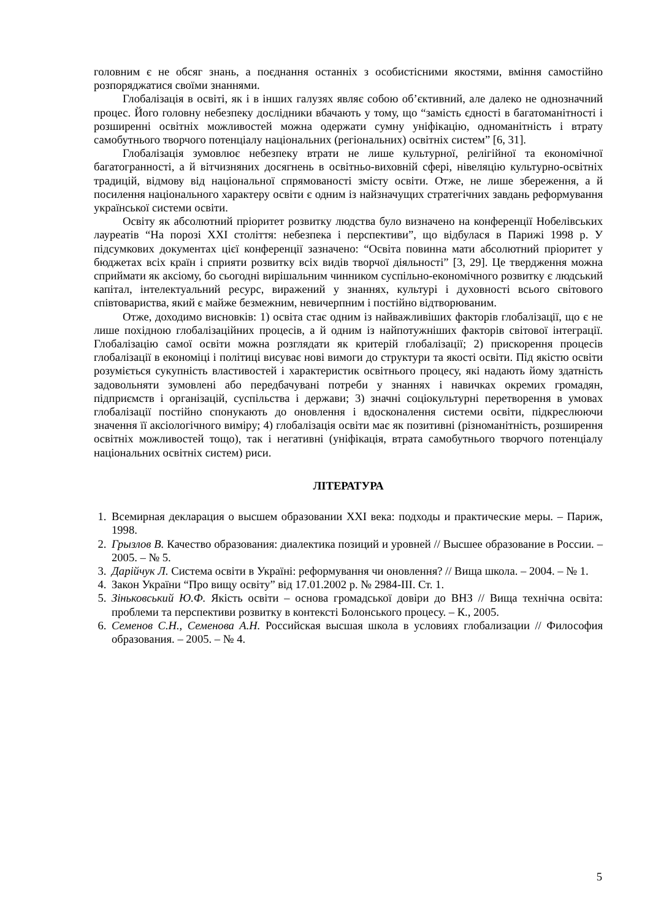головним є не обсяг знань, а поєднання останніх з особистісними якостями, вміння самостійно розпоряджатися своїми знаннями.
Глобалізація в освіті, як і в інших галузях являє собою об’єктивний, але далеко не однозначний процес. Його головну небезпеку дослідники вбачають у тому, що “замість єдності в багатоманітності і розширенні освітніх можливостей можна одержати сумну уніфікацію, одноманітність і втрату самобутнього творчого потенціалу національних (регіональних) освітніх систем” [6, 31].
Глобалізація зумовлює небезпеку втрати не лише культурної, релігійної та економічної багатогранності, а й вітчизняних досягнень в освітньо-виховній сфері, нівеляцію культурно-освітніх традицій, відмову від національної спрямованості змісту освіти. Отже, не лише збереження, а й посилення національного характеру освіти є одним із найзначущих стратегічних завдань реформування української системи освіти.
Освіту як абсолютний пріоритет розвитку людства було визначено на конференції Нобелівських лауреатів “На порозі XXI століття: небезпека і перспективи”, що відбулася в Парижі 1998 р. У підсумкових документах цієї конференції зазначено: “Освіта повинна мати абсолютний пріоритет у бюджетах всіх країн і сприяти розвитку всіх видів творчої діяльності” [3, 29]. Це твердження можна сприймати як аксіому, бо сьогодні вирішальним чинником суспільно-економічного розвитку є людський капітал, інтелектуальний ресурс, виражений у знаннях, культурі і духовності всього світового співтовариства, який є майже безмежним, невичерпним і постійно відтворюваним.
Отже, доходимо висновків: 1) освіта стає одним із найважливіших факторів глобалізації, що є не лише похідною глобалізаційних процесів, а й одним із найпотужніших факторів світової інтеграції. Глобалізацію самої освіти можна розглядати як критерій глобалізації; 2) прискорення процесів глобалізації в економіці і політиці висуває нові вимоги до структури та якості освіти. Під якістю освіти розуміється сукупність властивостей і характеристик освітнього процесу, які надають йому здатність задовольняти зумовлені або передбачувані потреби у знаннях і навичках окремих громадян, підприємств і організацій, суспільства і держави; 3) значні соціокультурні перетворення в умовах глобалізації постійно спонукають до оновлення і вдосконалення системи освіти, підкреслюючи значення її аксіологічного виміру; 4) глобалізація освіти має як позитивні (різноманітність, розширення освітніх можливостей тощо), так і негативні (уніфікація, втрата самобутнього творчого потенціалу національних освітніх систем) риси.
ЛІТЕРАТУРА
1. Всемирная декларация о высшем образовании XXI века: подходы и практические меры. – Париж, 1998.
2. Грызлов В. Качество образования: диалектика позиций и уровней // Высшее образование в России. – 2005. – № 5.
3. Дарійчук Л. Система освіти в Україні: реформування чи оновлення? // Вища школа. – 2004. – № 1.
4. Закон України “Про вищу освіту” від 17.01.2002 р. № 2984-ІІІ. Ст. 1.
5. Зіньковський Ю.Ф. Якість освіти – основа громадської довіри до ВНЗ // Вища технічна освіта: проблеми та перспективи розвитку в контексті Болонського процесу. – К., 2005.
6. Семенов С.Н., Семенова А.Н. Российская высшая школа в условиях глобализации // Философия образования. – 2005. – № 4.
5